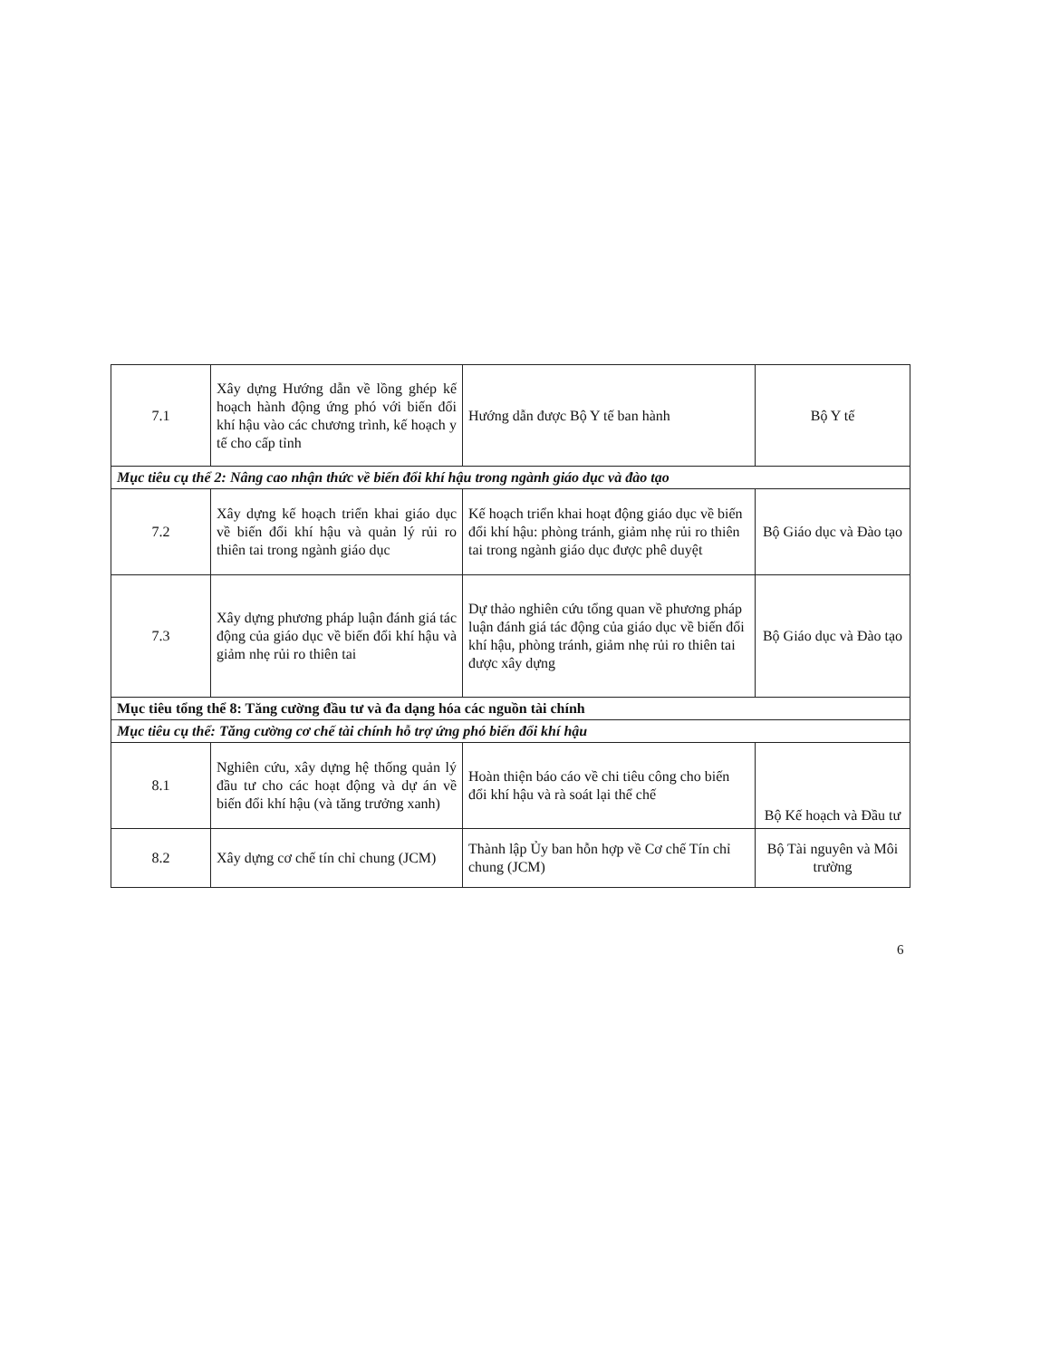| 7.1 | Xây dựng Hướng dẫn về lồng ghép kế hoạch hành động ứng phó với biến đổi khí hậu vào các chương trình, kế hoạch y tế cho cấp tỉnh | Hướng dẫn được Bộ Y tế ban hành | Bộ Y tế |
| Mục tiêu cụ thể 2: Nâng cao nhận thức về biến đổi khí hậu trong ngành giáo dục và đào tạo | | | |
| 7.2 | Xây dựng kế hoạch triển khai giáo dục về biến đổi khí hậu và quản lý rủi ro thiên tai trong ngành giáo dục | Kế hoạch triển khai hoạt động giáo dục về biến đổi khí hậu: phòng tránh, giảm nhẹ rủi ro thiên tai trong ngành giáo dục được phê duyệt | Bộ Giáo dục và Đào tạo |
| 7.3 | Xây dựng phương pháp luận đánh giá tác động của giáo dục về biến đổi khí hậu và giảm nhẹ rủi ro thiên tai | Dự thảo nghiên cứu tổng quan về phương pháp luận đánh giá tác động của giáo dục về biến đổi khí hậu, phòng tránh, giảm nhẹ rủi ro thiên tai được xây dựng | Bộ Giáo dục và Đào tạo |
| Mục tiêu tổng thể 8: Tăng cường đầu tư và đa dạng hóa các nguồn tài chính | | | |
| Mục tiêu cụ thể: Tăng cường cơ chế tài chính hỗ trợ ứng phó biến đổi khí hậu | | | |
| 8.1 | Nghiên cứu, xây dựng hệ thống quản lý đầu tư cho các hoạt động và dự án về biến đổi khí hậu (và tăng trưởng xanh) | Hoàn thiện báo cáo về chi tiêu công cho biến đổi khí hậu và rà soát lại thể chế | Bộ Kế hoạch và Đầu tư |
| 8.2 | Xây dựng cơ chế tín chỉ chung (JCM) | Thành lập Ủy ban hỗn hợp về Cơ chế Tín chỉ chung (JCM) | Bộ Tài nguyên và Môi trường |
6